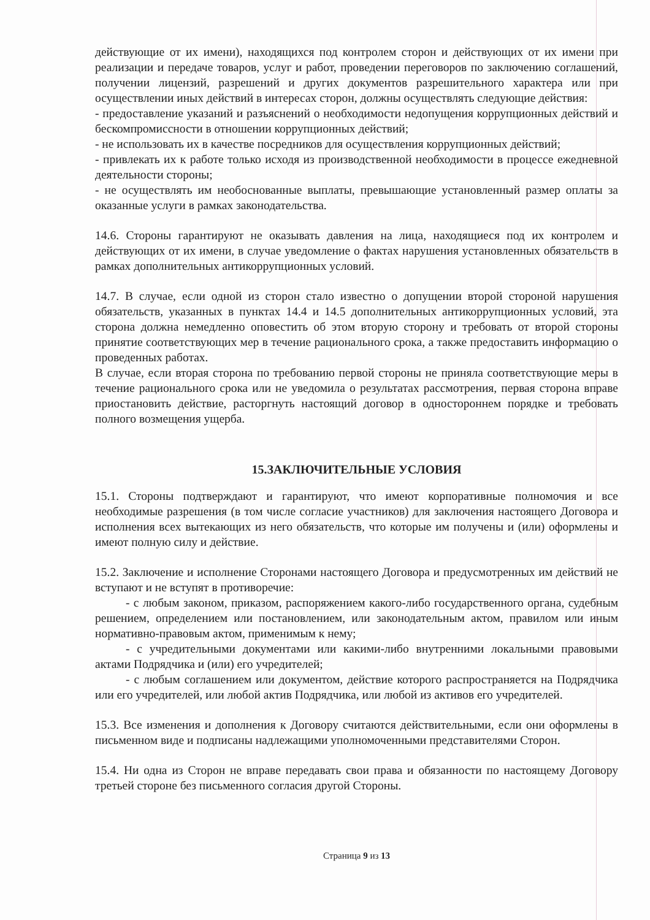действующие от их имени), находящихся под контролем сторон и действующих от их имени при реализации и передаче товаров, услуг и работ, проведении переговоров по заключению соглашений, получении лицензий, разрешений и других документов разрешительного характера или при осуществлении иных действий в интересах сторон, должны осуществлять следующие действия:
- предоставление указаний и разъяснений о необходимости недопущения коррупционных действий и бескомпромиссности в отношении коррупционных действий;
- не использовать их в качестве посредников для осуществления коррупционных действий;
- привлекать их к работе только исходя из производственной необходимости в процессе ежедневной деятельности стороны;
- не осуществлять им необоснованные выплаты, превышающие установленный размер оплаты за оказанные услуги в рамках законодательства.
14.6. Стороны гарантируют не оказывать давления на лица, находящиеся под их контролем и действующих от их имени, в случае уведомление о фактах нарушения установленных обязательств в рамках дополнительных антикоррупционных условий.
14.7. В случае, если одной из сторон стало известно о допущении второй стороной нарушения обязательств, указанных в пунктах 14.4 и 14.5 дополнительных антикоррупционных условий, эта сторона должна немедленно оповестить об этом вторую сторону и требовать от второй стороны принятие соответствующих мер в течение рационального срока, а также предоставить информацию о проведенных работах.
В случае, если вторая сторона по требованию первой стороны не приняла соответствующие меры в течение рационального срока или не уведомила о результатах рассмотрения, первая сторона вправе приостановить действие, расторгнуть настоящий договор в одностороннем порядке и требовать полного возмещения ущерба.
15.ЗАКЛЮЧИТЕЛЬНЫЕ УСЛОВИЯ
15.1. Стороны подтверждают и гарантируют, что имеют корпоративные полномочия и все необходимые разрешения (в том числе согласие участников) для заключения настоящего Договора и исполнения всех вытекающих из него обязательств, что которые им получены и (или) оформлены и имеют полную силу и действие.
15.2. Заключение и исполнение Сторонами настоящего Договора и предусмотренных им действий не вступают и не вступят в противоречие:
- с любым законом, приказом, распоряжением какого-либо государственного органа, судебным решением, определением или постановлением, или законодательным актом, правилом или иным нормативно-правовым актом, применимым к нему;
- с учредительными документами или какими-либо внутренними локальными правовыми актами Подрядчика и (или) его учредителей;
- с любым соглашением или документом, действие которого распространяется на Подрядчика или его учредителей, или любой актив Подрядчика, или любой из активов его учредителей.
15.3. Все изменения и дополнения к Договору считаются действительными, если они оформлены в письменном виде и подписаны надлежащими уполномоченными представителями Сторон.
15.4. Ни одна из Сторон не вправе передавать свои права и обязанности по настоящему Договору третьей стороне без письменного согласия другой Стороны.
Страница 9 из 13